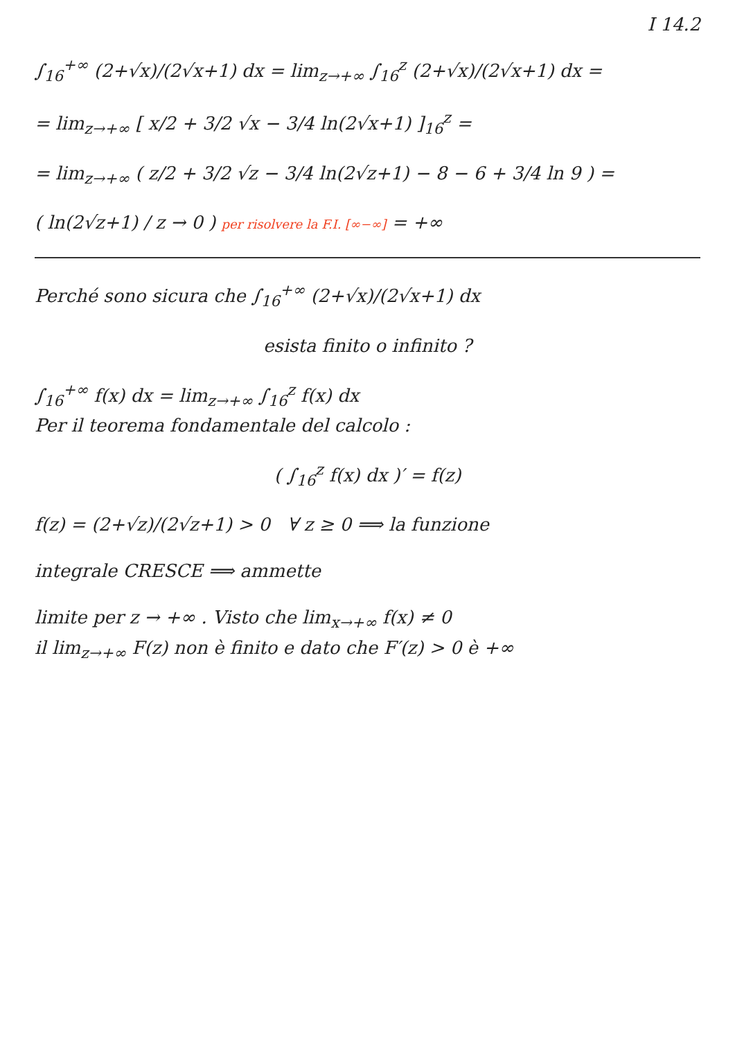I 14.2
∫<sub>16</sub><sup>+∞</sup> (2+√x)/(2√x+1) dx = lim<sub>z→+∞</sub> ∫<sub>16</sub><sup>z</sup> (2+√x)/(2√x+1) dx =
= lim<sub>z→+∞</sub> [ x/2 + 3/2 √x − 3/4 ln(2√x+1) ]<sub>16</sub><sup>z</sup> =
= lim<sub>z→+∞</sub> ( z/2 + 3/2 √z − 3/4 ln(2√z+1) − 8 − 6 + 3/4 ln 9 ) =
( ln(2√z+1) / z → 0 ) per risolvere la F.I. [∞−∞] = +∞
Perché sono sicura che ∫<sub>16</sub><sup>+∞</sup> (2+√x)/(2√x+1) dx
esista finito o infinito ?
∫<sub>16</sub><sup>+∞</sup> f(x) dx = lim<sub>z→+∞</sub> ∫<sub>16</sub><sup>z</sup> f(x) dx
Per il teorema fondamentale del calcolo :
( ∫<sub>16</sub><sup>z</sup> f(x) dx )′ = f(z)
f(z) = (2+√z)/(2√z+1) > 0 ∀ z ≥ 0 ⟹ la funzione
integrale CRESCE ⟹ ammette
limite per z → +∞ . Visto che lim<sub>x→+∞</sub> f(x) ≠ 0
il lim<sub>z→+∞</sub> F(z) non è finito e dato che F′(z) > 0 è +∞